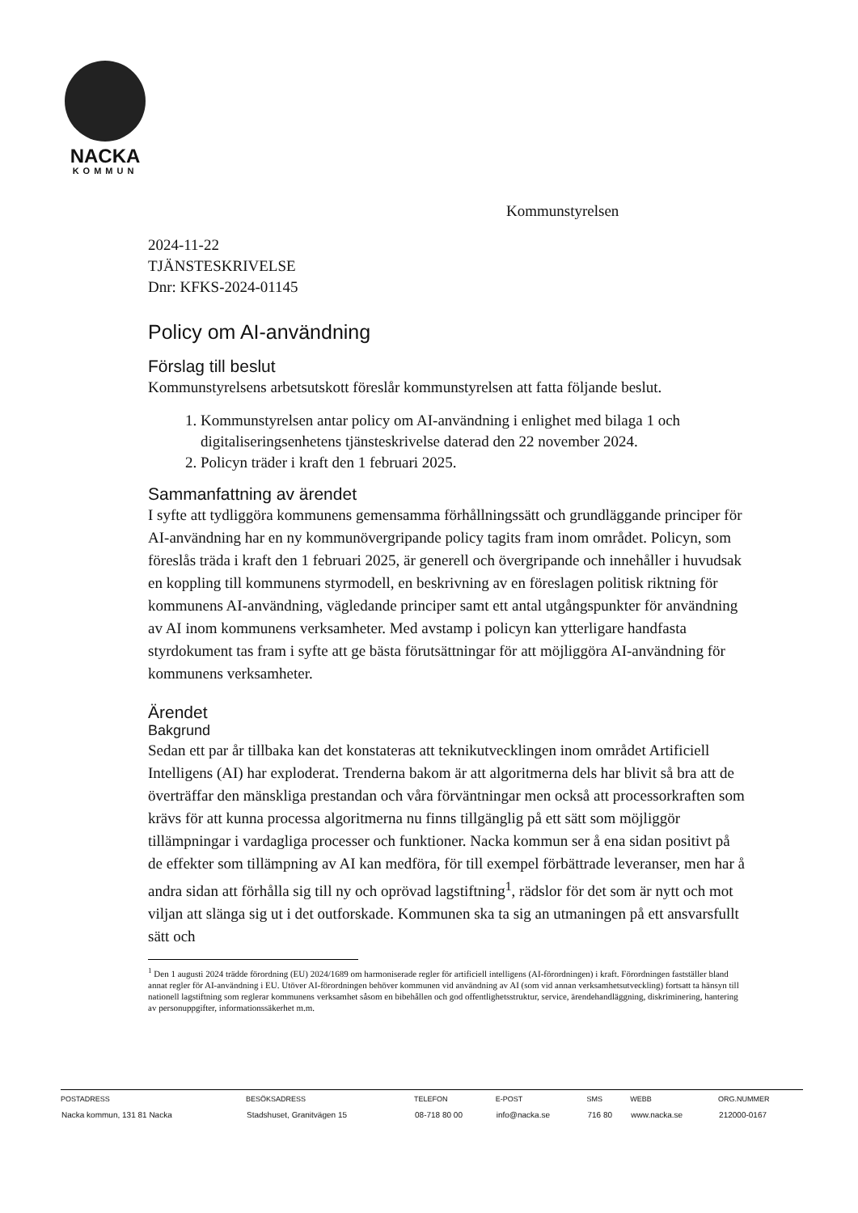NACKA
KOMMUN
Kommunstyrelsen
2024-11-22
TJÄNSTESKRIVELSE
Dnr: KFKS-2024-01145
Policy om AI-användning
Förslag till beslut
Kommunstyrelsens arbetsutskott föreslår kommunstyrelsen att fatta följande beslut.
1. Kommunstyrelsen antar policy om AI-användning i enlighet med bilaga 1 och digitaliseringsenhetens tjänsteskrivelse daterad den 22 november 2024.
2. Policyn träder i kraft den 1 februari 2025.
Sammanfattning av ärendet
I syfte att tydliggöra kommunens gemensamma förhållningssätt och grundläggande principer för AI-användning har en ny kommunövergripande policy tagits fram inom området. Policyn, som föreslås träda i kraft den 1 februari 2025, är generell och övergripande och innehåller i huvudsak en koppling till kommunens styrmodell, en beskrivning av en föreslagen politisk riktning för kommunens AI-användning, vägledande principer samt ett antal utgångspunkter för användning av AI inom kommunens verksamheter. Med avstamp i policyn kan ytterligare handfasta styrdokument tas fram i syfte att ge bästa förutsättningar för att möjliggöra AI-användning för kommunens verksamheter.
Ärendet
Bakgrund
Sedan ett par år tillbaka kan det konstateras att teknikutvecklingen inom området Artificiell Intelligens (AI) har exploderat. Trenderna bakom är att algoritmerna dels har blivit så bra att de överträffar den mänskliga prestandan och våra förväntningar men också att processorkraften som krävs för att kunna processa algoritmerna nu finns tillgänglig på ett sätt som möjliggör tillämpningar i vardagliga processer och funktioner. Nacka kommun ser å ena sidan positivt på de effekter som tillämpning av AI kan medföra, för till exempel förbättrade leveranser, men har å andra sidan att förhålla sig till ny och oprövad lagstiftning<sup>1</sup>, rädslor för det som är nytt och mot viljan att slänga sig ut i det outforskade. Kommunen ska ta sig an utmaningen på ett ansvarsfullt sätt och
<sup>1</sup> Den 1 augusti 2024 trädde förordning (EU) 2024/1689 om harmoniserade regler för artificiell intelligens (AI-förordningen) i kraft. Förordningen fastställer bland annat regler för AI-användning i EU. Utöver AI-förordningen behöver kommunen vid användning av AI (som vid annan verksamhetsutveckling) fortsatt ta hänsyn till nationell lagstiftning som reglerar kommunens verksamhet såsom en bibehållen och god offentlighetsstruktur, service, ärendehandläggning, diskriminering, hantering av personuppgifter, informationssäkerhet m.m.
| POSTADRESS | BESÖKSADRESS | TELEFON | E-POST | SMS | WEBB | ORG.NUMMER |
| --- | --- | --- | --- | --- | --- | --- |
| Nacka kommun, 131 81 Nacka | Stadshuset, Granitvägen 15 | 08-718 80 00 | info@nacka.se | 716 80 | www.nacka.se | 212000-0167 |